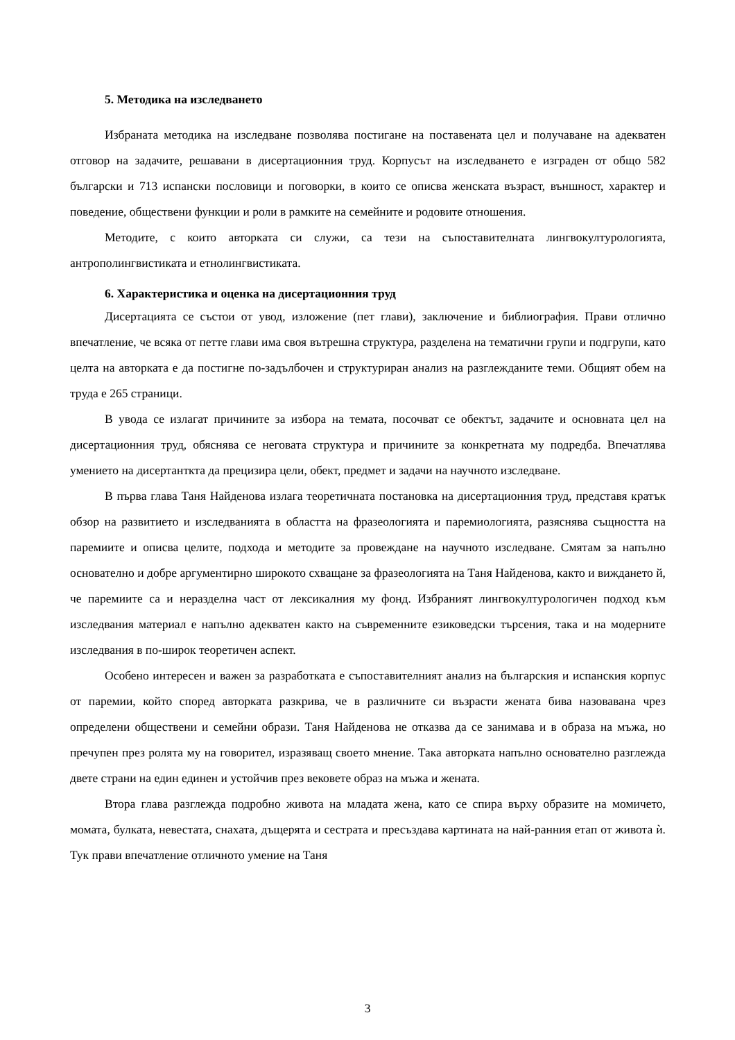5. Методика на изследването
Избраната методика на изследване позволява постигане на поставената цел и получаване на адекватен отговор на задачите, решавани в дисертационния труд. Корпусът на изследването е изграден от общо 582 български и 713 испански пословици и поговорки, в които се описва женската възраст, външност, характер и поведение, обществени функции и роли в рамките на семейните и родовите отношения.
Методите, с които авторката си служи, са тези на съпоставителната лингвокултурологията, антрополингвистиката и етнолингвистиката.
6. Характеристика и оценка на дисертационния труд
Дисертацията се състои от увод, изложение (пет глави), заключение и библиография. Прави отлично впечатление, че всяка от петте глави има своя вътрешна структура, разделена на тематични групи и подгрупи, като целта на авторката е да постигне по-задълбочен и структуриран анализ на разглежданите теми. Общият обем на труда е 265 страници.
В увода се излагат причините за избора на темата, посочват се обектът, задачите и основната цел на дисертационния труд, обяснява се неговата структура и причините за конкретната му подредба. Впечатлява умението на дисертанткта да прецизира цели, обект, предмет и задачи на научното изследване.
В първа глава Таня Найденова излага теоретичната постановка на дисертационния труд, представя кратък обзор на развитието и изследванията в областта на фразеологията и паремиологията, разяснява същността на паремиите и описва целите, подхода и методите за провеждане на научното изследване. Смятам за напълно основателно и добре аргументирно широкото схващане за фразеологията на Таня Найденова, както и виждането й, че паремиите са и неразделна част от лексикалния му фонд. Избраният лингвокултурологичен подход към изследвания материал е напълно адекватен както на съвременните езиковедски търсения, така и на модерните изследвания в по-широк теоретичен аспект.
Особено интересен и важен за разработката е съпоставителният анализ на българския и испанския корпус от паремии, който според авторката разкрива, че в различните си възрасти жената бива назовавана чрез определени обществени и семейни образи. Таня Найденова не отказва да се занимава и в образа на мъжа, но пречупен през ролята му на говорител, изразяващ своето мнение. Така авторката напълно основателно разглежда двете страни на един единен и устойчив през вековете образ на мъжа и жената.
Втора глава разглежда подробно живота на младата жена, като се спира върху образите на момичето, момата, булката, невестата, снахата, дъщерята и сестрата и пресъздава картината на най-ранния етап от живота ѝ. Тук прави впечатление отличното умение на Таня
3